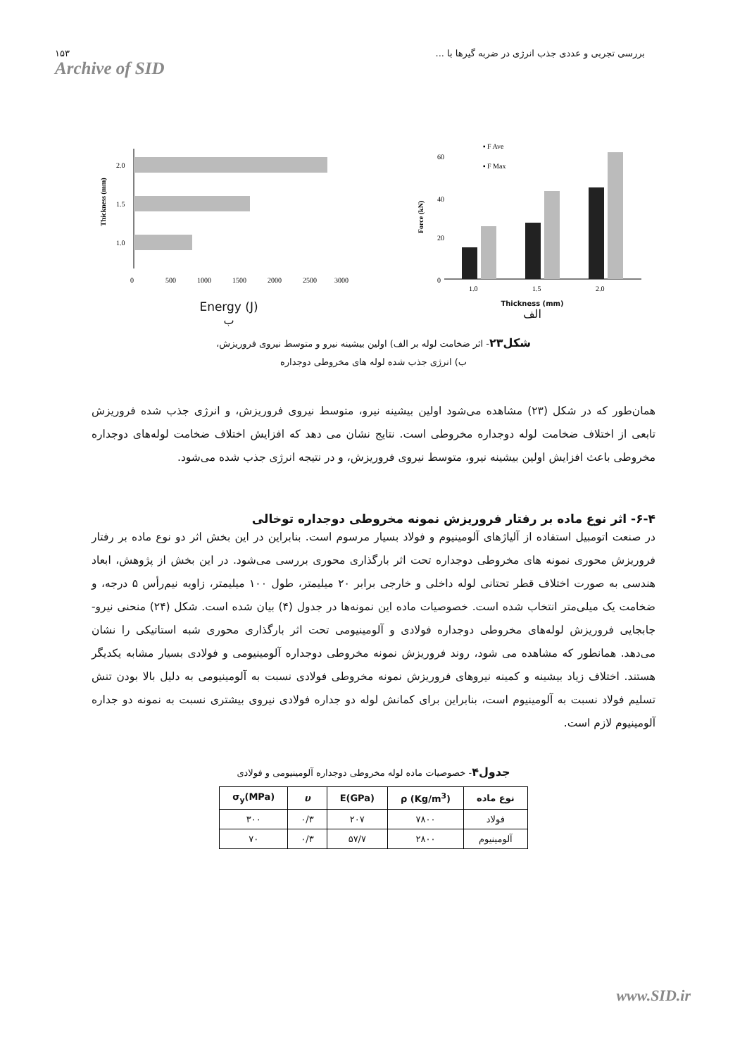۱۵۳
Archive of SID
بررسی تجربی و عددی جذب انرژی در ضربه گیرها با ...
Thickness (mm)
2.0
1.5
1.0
0
500
1000
1500
2000
2500
3000
Energy (J)
ب
Force (kN)
60
40
20
0
▪ F Ave
▪ F Max
1.0
1.5
2.0
Thickness (mm)
الف
شکل۲۳- اثر ضخامت لوله بر الف) اولین بیشینه نیرو و متوسط نیروی فروریزش،
ب) انرژی جذب شده لوله های مخروطی دوجداره
همان‌طور که در شکل (۲۳) مشاهده می‌شود اولین بیشینه نیرو، متوسط نیروی فروریزش، و انرژی جذب شده فروریزش تابعی از اختلاف ضخامت لوله دوجداره مخروطی است. نتایج نشان می دهد که افزایش اختلاف ضخامت لوله‌های دوجداره مخروطی باعث افزایش اولین بیشینه نیرو، متوسط نیروی فروریزش، و در نتیجه انرژی جذب شده می‌شود.
۶-۴- اثر نوع ماده بر رفتار فروریزش نمونه مخروطی دوجداره توخالی
در صنعت اتومبیل استفاده از آلیاژهای آلومینیوم و فولاد بسیار مرسوم است. بنابراین در این بخش اثر دو نوع ماده بر رفتار فروریزش محوری نمونه های مخروطی دوجداره تحت اثر بارگذاری محوری بررسی می‌شود. در این بخش از پژوهش، ابعاد هندسی به صورت اختلاف قطر تحتانی لوله داخلی و خارجی برابر ۲۰ میلیمتر، طول ۱۰۰ میلیمتر، زاویه نیم‌رأس ۵ درجه، و ضخامت یک میلی‌متر انتخاب شده است. خصوصیات ماده این نمونه‌ها در جدول (۴) بیان شده است. شکل (۲۴) منحنی نیرو- جابجایی فروریزش لوله‌های مخروطی دوجداره فولادی و آلومینیومی تحت اثر بارگذاری محوری شبه استاتیکی را نشان می‌دهد. همانطور که مشاهده می شود، روند فروریزش نمونه مخروطی دوجداره آلومینیومی و فولادی بسیار مشابه یکدیگر هستند. اختلاف زیاد بیشینه و کمینه نیروهای فروریزش نمونه مخروطی فولادی نسبت به آلومینیومی به دلیل بالا بودن تنش تسلیم فولاد نسبت به آلومینیوم است، بنابراین برای کمانش لوله دو جداره فولادی نیروی بیشتری نسبت به نمونه دو جداره آلومینیوم لازم است.
جدول۴- خصوصیات ماده لوله مخروطی دوجداره آلومینیومی و فولادی
| نوع ماده | ρ (Kg/m<sup>3</sup>) | E(GPa) | υ | σ<sub>y</sub>(MPa) |
| --- | --- | --- | --- | --- |
| فولاد | ۷۸۰۰ | ۲۰۷ | ۰/۳ | ۳۰۰ |
| آلومینیوم | ۲۸۰۰ | ۵۷/۷ | ۰/۳ | ۷۰ |
www.SID.ir